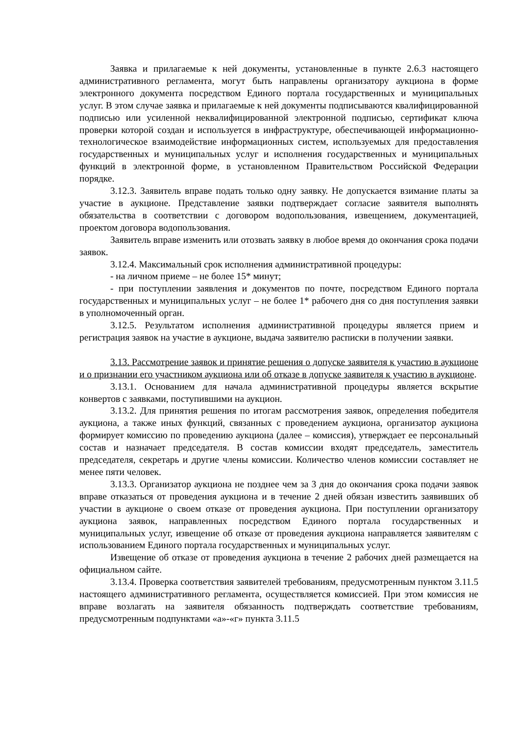Заявка и прилагаемые к ней документы, установленные в пункте 2.6.3 настоящего административного регламента, могут быть направлены организатору аукциона в форме электронного документа посредством Единого портала государственных и муниципальных услуг. В этом случае заявка и прилагаемые к ней документы подписываются квалифицированной подписью или усиленной неквалифицированной электронной подписью, сертификат ключа проверки которой создан и используется в инфраструктуре, обеспечивающей информационно-технологическое взаимодействие информационных систем, используемых для предоставления государственных и муниципальных услуг и исполнения государственных и муниципальных функций в электронной форме, в установленном Правительством Российской Федерации порядке.
3.12.3. Заявитель вправе подать только одну заявку. Не допускается взимание платы за участие в аукционе. Представление заявки подтверждает согласие заявителя выполнять обязательства в соответствии с договором водопользования, извещением, документацией, проектом договора водопользования.
Заявитель вправе изменить или отозвать заявку в любое время до окончания срока подачи заявок.
3.12.4. Максимальный срок исполнения административной процедуры:
- на личном приеме – не более 15* минут;
- при поступлении заявления и документов по почте, посредством Единого портала государственных и муниципальных услуг – не более 1* рабочего дня со дня поступления заявки в уполномоченный орган.
3.12.5. Результатом исполнения административной процедуры является прием и регистрация заявок на участие в аукционе, выдача заявителю расписки в получении заявки.
3.13. Рассмотрение заявок и принятие решения о допуске заявителя к участию в аукционе и о признании его участником аукциона или об отказе в допуске заявителя к участию в аукционе.
3.13.1. Основанием для начала административной процедуры является вскрытие конвертов с заявками, поступившими на аукцион.
3.13.2. Для принятия решения по итогам рассмотрения заявок, определения победителя аукциона, а также иных функций, связанных с проведением аукциона, организатор аукциона формирует комиссию по проведению аукциона (далее – комиссия), утверждает ее персональный состав и назначает председателя. В состав комиссии входят председатель, заместитель председателя, секретарь и другие члены комиссии. Количество членов комиссии составляет не менее пяти человек.
3.13.3. Организатор аукциона не позднее чем за 3 дня до окончания срока подачи заявок вправе отказаться от проведения аукциона и в течение 2 дней обязан известить заявивших об участии в аукционе о своем отказе от проведения аукциона. При поступлении организатору аукциона заявок, направленных посредством Единого портала государственных и муниципальных услуг, извещение об отказе от проведения аукциона направляется заявителям с использованием Единого портала государственных и муниципальных услуг.
Извещение об отказе от проведения аукциона в течение 2 рабочих дней размещается на официальном сайте.
3.13.4. Проверка соответствия заявителей требованиям, предусмотренным пунктом 3.11.5 настоящего административного регламента, осуществляется комиссией. При этом комиссия не вправе возлагать на заявителя обязанность подтверждать соответствие требованиям, предусмотренным подпунктами «а»-«г» пункта 3.11.5